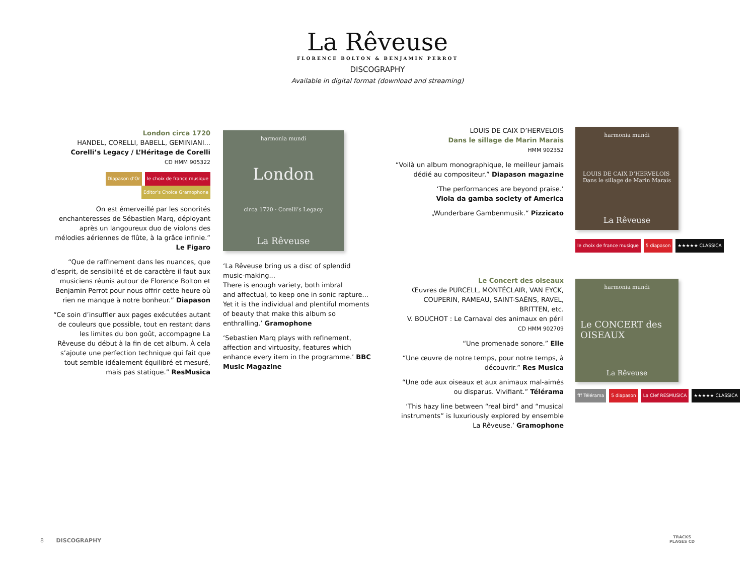La Rêveuse
FLORENCE BOLTON & BENJAMIN PERROT
DISCOGRAPHY
Available in digital format (download and streaming)
London circa 1720
HANDEL, CORELLI, BABELL, GEMINIANI...
Corelli’s Legacy / L’Héritage de Corelli
CD HMM 905322
Diapason d’Or le choix de france musique Editor’s Choice Gramophone
On est émerveillé par les sonorités enchanteresses de Sébastien Marq, déployant après un langoureux duo de violons des mélodies aériennes de flûte, à la grâce infinie.” Le Figaro
“Que de raffinement dans les nuances, que d’esprit, de sensibilité et de caractère il faut aux musiciens réunis autour de Florence Bolton et Benjamin Perrot pour nous offrir cette heure où rien ne manque à notre bonheur.” Diapason
“Ce soin d’insuffler aux pages exécutées autant de couleurs que possible, tout en restant dans les limites du bon goût, accompagne La Rêveuse du début à la fin de cet album. À cela s’ajoute une perfection technique qui fait que tout semble idéalement équilibré et mesuré, mais pas statique.” ResMusica
harmonia mundi
London
circa 1720 · Corelli’s Legacy
La Rêveuse
‘La Rêveuse bring us a disc of splendid music-making...
There is enough variety, both imbral
and affectual, to keep one in sonic rapture...
Yet it is the individual and plentiful moments
of beauty that make this album so
enthralling.’ Gramophone
‘Sebastien Marq plays with refinement, affection and virtuosity, features which enhance every item in the programme.’ BBC Music Magazine
LOUIS DE CAIX D’HERVELOIS
Dans le sillage de Marin Marais
HMM 902352
“Voilà un album monographique, le meilleur jamais dédié au compositeur.” Diapason magazine
‘The performances are beyond praise.’
Viola da gamba society of America
„Wunderbare Gambenmusik.“ Pizzicato
harmonia mundi
LOUIS DE CAIX D’HERVELOIS
Dans le sillage de Marin Marais
La Rêveuse
le choix de france musique 5 diapason ★★★★★ CLASSICA
Le Concert des oiseaux
Œuvres de PURCELL, MONTÉCLAIR, VAN EYCK, COUPERIN, RAMEAU, SAINT-SAËNS, RAVEL, BRITTEN, etc.
V. BOUCHOT : Le Carnaval des animaux en péril
CD HMM 902709
“Une promenade sonore.” Elle
“Une œuvre de notre temps, pour notre temps, à découvrir.” Res Musica
“Une ode aux oiseaux et aux animaux mal-aimés ou disparus. Vivifiant.” Télérama
‘This hazy line between “real bird“ and “musical instruments” is luxuriously explored by ensemble La Rêveuse.’ Gramophone
harmonia mundi
Le CONCERT des OISEAUX
La Rêveuse
fff Télérama 5 diapason La Clef RESMUSICA ★★★★★ CLASSICA
8 DISCOGRAPHY
TRACKS
PLAGES CD